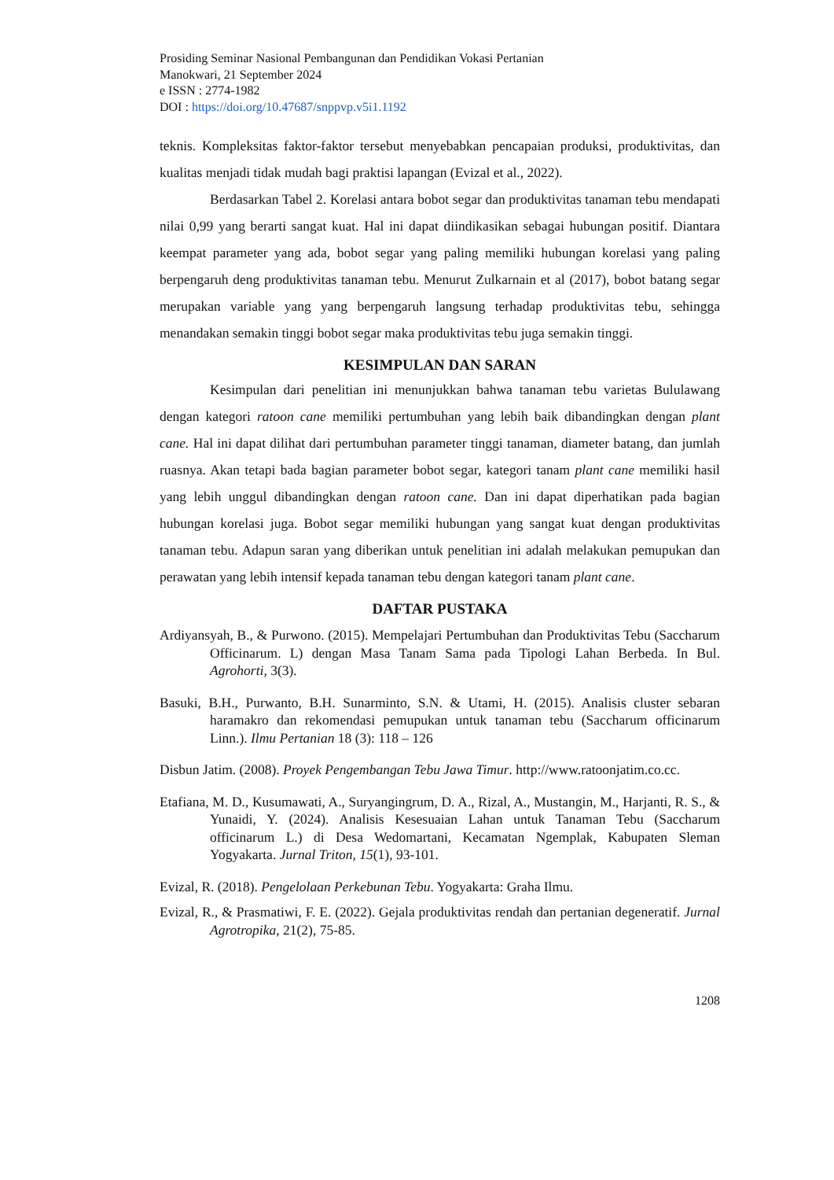Prosiding Seminar Nasional Pembangunan dan Pendidikan Vokasi Pertanian
Manokwari, 21 September 2024
e ISSN : 2774-1982
DOI : https://doi.org/10.47687/snppvp.v5i1.1192
teknis. Kompleksitas faktor-faktor tersebut menyebabkan pencapaian produksi, produktivitas, dan kualitas menjadi tidak mudah bagi praktisi lapangan (Evizal et al., 2022).
Berdasarkan Tabel 2. Korelasi antara bobot segar dan produktivitas tanaman tebu mendapati nilai 0,99 yang berarti sangat kuat. Hal ini dapat diindikasikan sebagai hubungan positif. Diantara keempat parameter yang ada, bobot segar yang paling memiliki hubungan korelasi yang paling berpengaruh deng produktivitas tanaman tebu. Menurut Zulkarnain et al (2017), bobot batang segar merupakan variable yang yang berpengaruh langsung terhadap produktivitas tebu, sehingga menandakan semakin tinggi bobot segar maka produktivitas tebu juga semakin tinggi.
KESIMPULAN DAN SARAN
Kesimpulan dari penelitian ini menunjukkan bahwa tanaman tebu varietas Bululawang dengan kategori ratoon cane memiliki pertumbuhan yang lebih baik dibandingkan dengan plant cane. Hal ini dapat dilihat dari pertumbuhan parameter tinggi tanaman, diameter batang, dan jumlah ruasnya. Akan tetapi bada bagian parameter bobot segar, kategori tanam plant cane memiliki hasil yang lebih unggul dibandingkan dengan ratoon cane. Dan ini dapat diperhatikan pada bagian hubungan korelasi juga. Bobot segar memiliki hubungan yang sangat kuat dengan produktivitas tanaman tebu. Adapun saran yang diberikan untuk penelitian ini adalah melakukan pemupukan dan perawatan yang lebih intensif kepada tanaman tebu dengan kategori tanam plant cane.
DAFTAR PUSTAKA
Ardiyansyah, B., & Purwono. (2015). Mempelajari Pertumbuhan dan Produktivitas Tebu (Saccharum Officinarum. L) dengan Masa Tanam Sama pada Tipologi Lahan Berbeda. In Bul. Agrohorti, 3(3).
Basuki, B.H., Purwanto, B.H. Sunarminto, S.N. & Utami, H. (2015). Analisis cluster sebaran haramakro dan rekomendasi pemupukan untuk tanaman tebu (Saccharum officinarum Linn.). Ilmu Pertanian 18 (3): 118 – 126
Disbun Jatim. (2008). Proyek Pengembangan Tebu Jawa Timur. http://www.ratoonjatim.co.cc.
Etafiana, M. D., Kusumawati, A., Suryangingrum, D. A., Rizal, A., Mustangin, M., Harjanti, R. S., & Yunaidi, Y. (2024). Analisis Kesesuaian Lahan untuk Tanaman Tebu (Saccharum officinarum L.) di Desa Wedomartani, Kecamatan Ngemplak, Kabupaten Sleman Yogyakarta. Jurnal Triton, 15(1), 93-101.
Evizal, R. (2018). Pengelolaan Perkebunan Tebu. Yogyakarta: Graha Ilmu.
Evizal, R., & Prasmatiwi, F. E. (2022). Gejala produktivitas rendah dan pertanian degeneratif. Jurnal Agrotropika, 21(2), 75-85.
1208